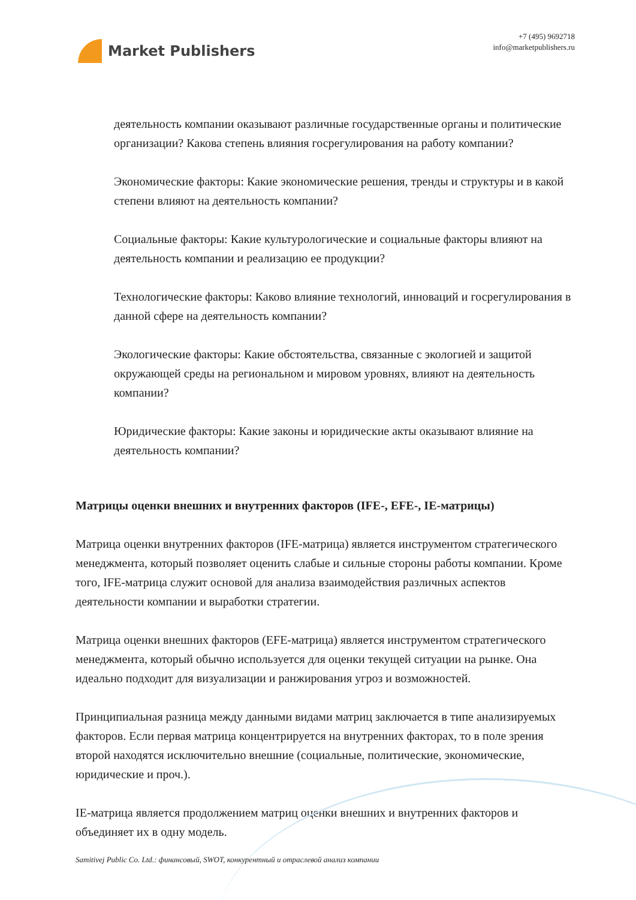Market Publishers
+7 (495) 9692718
info@marketpublishers.ru
деятельность компании оказывают различные государственные органы и политические организации? Какова степень влияния госрегулирования на работу компании?
Экономические факторы: Какие экономические решения, тренды и структуры и в какой степени влияют на деятельность компании?
Социальные факторы: Какие культурологические и социальные факторы влияют на деятельность компании и реализацию ее продукции?
Технологические факторы: Каково влияние технологий, инноваций и госрегулирования в данной сфере на деятельность компании?
Экологические факторы: Какие обстоятельства, связанные с экологией и защитой окружающей среды на региональном и мировом уровнях, влияют на деятельность компании?
Юридические факторы: Какие законы и юридические акты оказывают влияние на деятельность компании?
Матрицы оценки внешних и внутренних факторов (IFE-, EFE-, IE-матрицы)
Матрица оценки внутренних факторов (IFE-матрица) является инструментом стратегического менеджмента, который позволяет оценить слабые и сильные стороны работы компании. Кроме того, IFE-матрица служит основой для анализа взаимодействия различных аспектов деятельности компании и выработки стратегии.
Матрица оценки внешних факторов (EFE-матрица) является инструментом стратегического менеджмента, который обычно используется для оценки текущей ситуации на рынке. Она идеально подходит для визуализации и ранжирования угроз и возможностей.
Принципиальная разница между данными видами матриц заключается в типе анализируемых факторов. Если первая матрица концентрируется на внутренних факторах, то в поле зрения второй находятся исключительно внешние (социальные, политические, экономические, юридические и проч.).
IE-матрица является продолжением матриц оценки внешних и внутренних факторов и объединяет их в одну модель.
Samitivej Public Co. Ltd.: финансовый, SWOT, конкурентный и отраслевой анализ компании